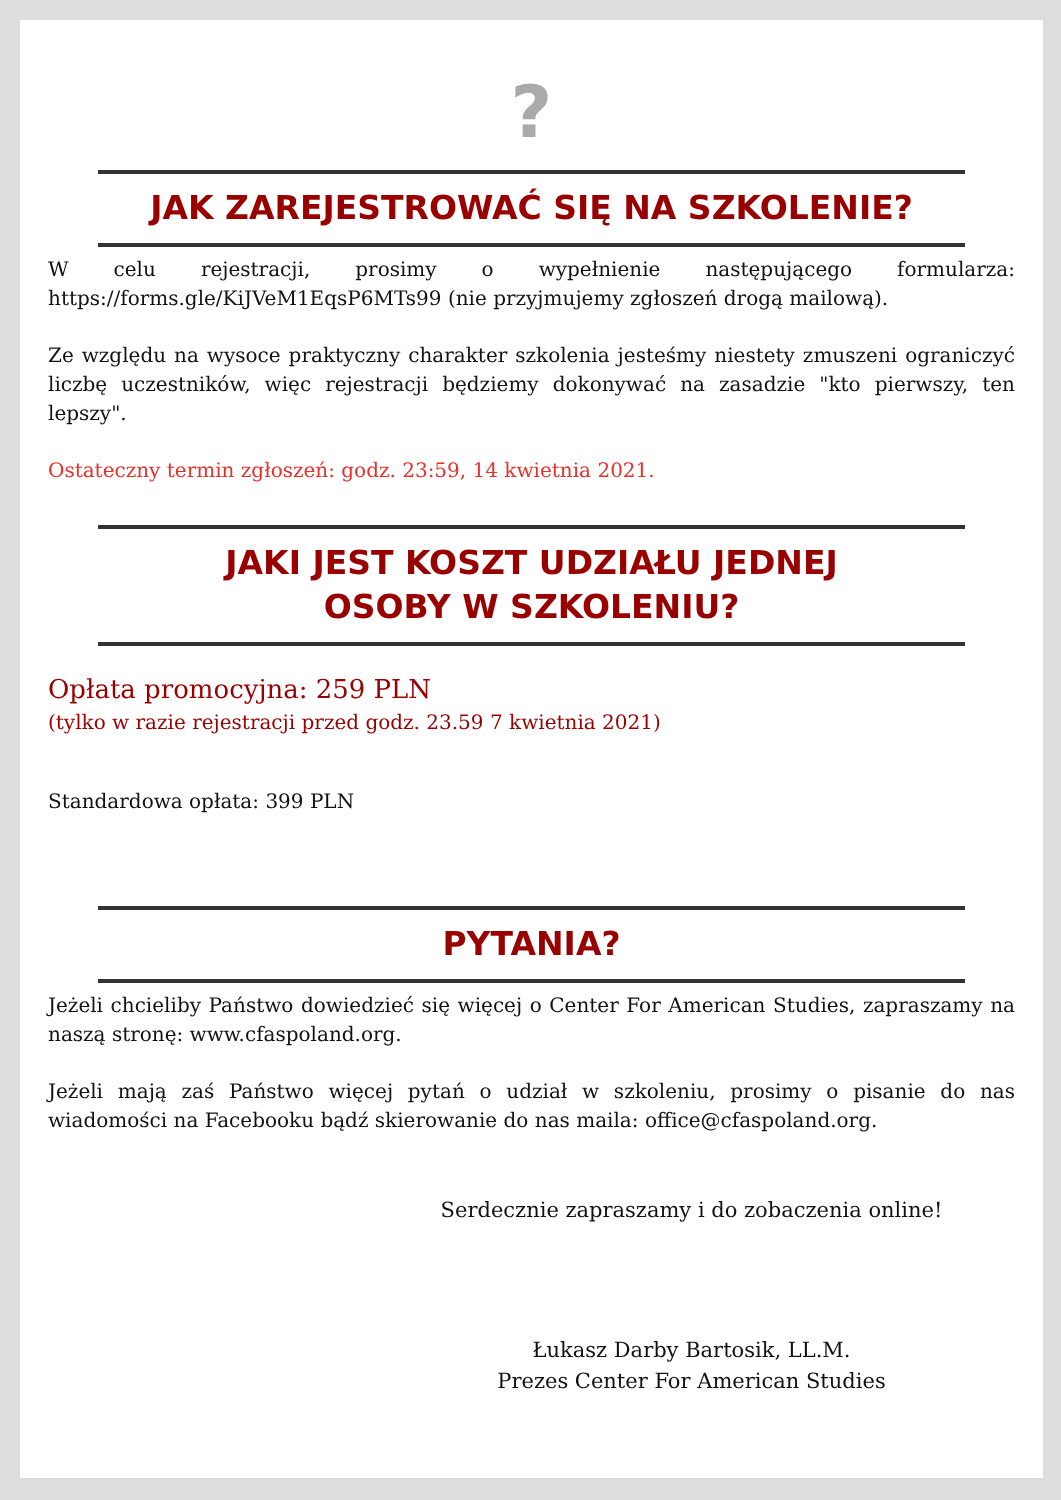?
JAK ZAREJESTROWAĆ SIĘ NA SZKOLENIE?
W celu rejestracji, prosimy o wypełnienie następującego formularza: https://forms.gle/KiJVeM1EqsP6MTs99 (nie przyjmujemy zgłoszeń drogą mailową).
Ze względu na wysoce praktyczny charakter szkolenia jesteśmy niestety zmuszeni ograniczyć liczbę uczestników, więc rejestracji będziemy dokonywać na zasadzie "kto pierwszy, ten lepszy".
Ostateczny termin zgłoszeń: godz. 23:59, 14 kwietnia 2021.
JAKI JEST KOSZT UDZIAŁU JEDNEJ
OSOBY W SZKOLENIU?
Opłata promocyjna: 259 PLN
(tylko w razie rejestracji przed godz. 23.59 7 kwietnia 2021)
Standardowa opłata: 399 PLN
PYTANIA?
Jeżeli chcieliby Państwo dowiedzieć się więcej o Center For American Studies, zapraszamy na naszą stronę: www.cfaspoland.org.
Jeżeli mają zaś Państwo więcej pytań o udział w szkoleniu, prosimy o pisanie do nas wiadomości na Facebooku bądź skierowanie do nas maila: office@cfaspoland.org.
Serdecznie zapraszamy i do zobaczenia online!
Łukasz Darby Bartosik, LL.M.
Prezes Center For American Studies